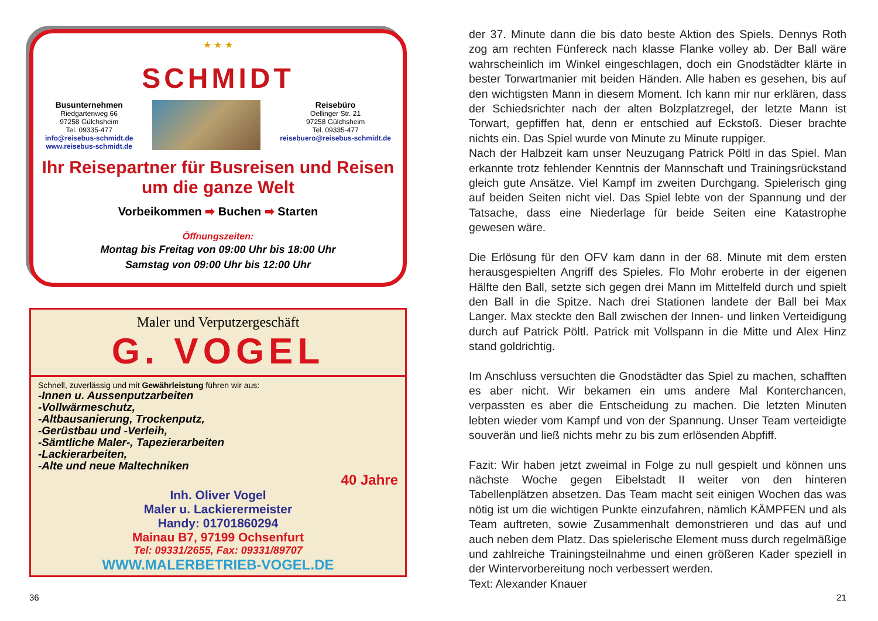★ ★ ★
SCHMIDT
Busunternehmen
Riedgartenweg 66
97258 Gülchsheim
Tel. 09335-477
info@reisebus-schmidt.de
www.reisebus-schmidt.de
Reisebüro
Oellinger Str. 21
97258 Gülchsheim
Tel. 09335-477
reisebuero@reisebus-schmidt.de
Ihr Reisepartner für Busreisen und Reisen um die ganze Welt
Vorbeikommen ➡ Buchen ➡ Starten
Öffnungszeiten:
Montag bis Freitag von 09:00 Uhr bis 18:00 Uhr
Samstag von 09:00 Uhr bis 12:00 Uhr
Maler und Verputzergeschäft
G. VOGEL
Schnell, zuverlässig und mit Gewährleistung führen wir aus:
-Innen u. Aussenputzarbeiten
-Vollwärmeschutz,
-Altbausanierung, Trockenputz,
-Gerüstbau und -Verleih,
-Sämtliche Maler-, Tapezierarbeiten
-Lackierarbeiten,
-Alte und neue Maltechniken
40 Jahre
Inh. Oliver Vogel
Maler u. Lackierermeister
Handy: 01701860294
Mainau B7, 97199 Ochsenfurt
Tel: 09331/2655, Fax: 09331/89707
WWW.MALERBETRIEB-VOGEL.DE
36
der 37. Minute dann die bis dato beste Aktion des Spiels. Dennys Roth zog am rechten Fünfereck nach klasse Flanke volley ab. Der Ball wäre wahrscheinlich im Winkel eingeschlagen, doch ein Gnodstädter klärte in bester Torwartmanier mit beiden Händen. Alle haben es gesehen, bis auf den wichtigsten Mann in diesem Moment. Ich kann mir nur erklären, dass der Schiedsrichter nach der alten Bolzplatzregel, der letzte Mann ist Torwart, gepfiffen hat, denn er entschied auf Eckstoß. Dieser brachte nichts ein. Das Spiel wurde von Minute zu Minute ruppiger.
Nach der Halbzeit kam unser Neuzugang Patrick Pöltl in das Spiel. Man erkannte trotz fehlender Kenntnis der Mannschaft und Trainingsrückstand gleich gute Ansätze. Viel Kampf im zweiten Durchgang. Spielerisch ging auf beiden Seiten nicht viel. Das Spiel lebte von der Spannung und der Tatsache, dass eine Niederlage für beide Seiten eine Katastrophe gewesen wäre.
Die Erlösung für den OFV kam dann in der 68. Minute mit dem ersten herausgespielten Angriff des Spieles. Flo Mohr eroberte in der eigenen Hälfte den Ball, setzte sich gegen drei Mann im Mittelfeld durch und spielt den Ball in die Spitze. Nach drei Stationen landete der Ball bei Max Langer. Max steckte den Ball zwischen der Innen- und linken Verteidigung durch auf Patrick Pöltl. Patrick mit Vollspann in die Mitte und Alex Hinz stand goldrichtig.
Im Anschluss versuchten die Gnodstädter das Spiel zu machen, schafften es aber nicht. Wir bekamen ein ums andere Mal Konterchancen, verpassten es aber die Entscheidung zu machen. Die letzten Minuten lebten wieder vom Kampf und von der Spannung. Unser Team verteidigte souverän und ließ nichts mehr zu bis zum erlösenden Abpfiff.
Fazit: Wir haben jetzt zweimal in Folge zu null gespielt und können uns nächste Woche gegen Eibelstadt II weiter von den hinteren Tabellenplätzen absetzen. Das Team macht seit einigen Wochen das was nötig ist um die wichtigen Punkte einzufahren, nämlich KÄMPFEN und als Team auftreten, sowie Zusammenhalt demonstrieren und das auf und auch neben dem Platz. Das spielerische Element muss durch regelmäßige und zahlreiche Trainingsteilnahme und einen größeren Kader speziell in der Wintervorbereitung noch verbessert werden.
Text: Alexander Knauer
21